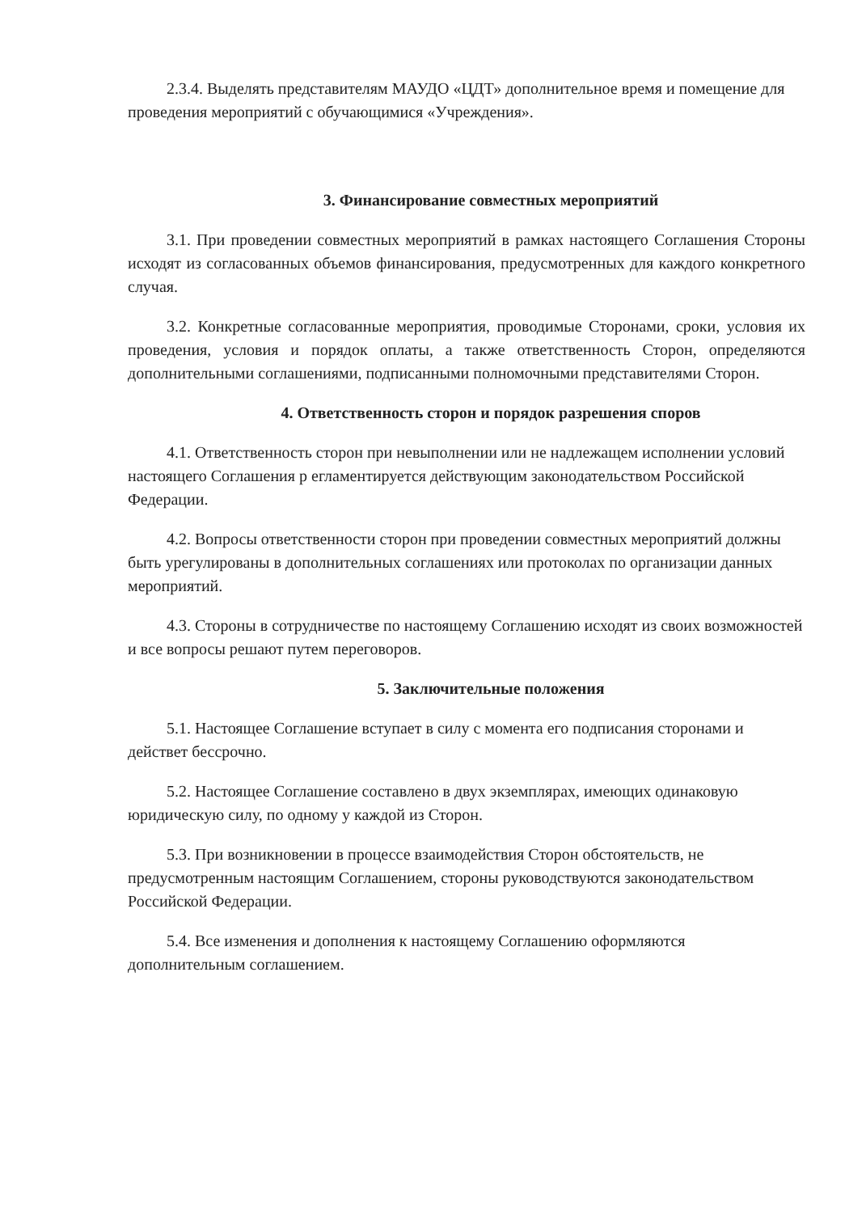2.3.4. Выделять представителям МАУДО «ЦДТ» дополнительное время и помещение для проведения мероприятий с обучающимися «Учреждения».
3. Финансирование совместных мероприятий
3.1. При проведении совместных мероприятий в рамках настоящего Соглашения Стороны исходят из согласованных объемов финансирования, предусмотренных для каждого конкретного случая.
3.2. Конкретные согласованные мероприятия, проводимые Сторонами, сроки, условия их проведения, условия и порядок оплаты, а также ответственность Сторон, определяются дополнительными соглашениями, подписанными полномочными представителями Сторон.
4. Ответственность сторон и порядок разрешения споров
4.1. Ответственность сторон при невыполнении или не надлежащем исполнении условий настоящего Соглашения р егламентируется действующим законодательством Российской Федерации.
4.2. Вопросы ответственности сторон при проведении совместных мероприятий должны быть урегулированы в дополнительных соглашениях или протоколах по организации данных мероприятий.
4.3. Стороны в сотрудничестве по настоящему Соглашению исходят из своих возможностей и все вопросы решают путем переговоров.
5. Заключительные положения
5.1. Настоящее Соглашение вступает в силу с момента его подписания сторонами и действет бессрочно.
5.2. Настоящее Соглашение составлено в двух экземплярах, имеющих одинаковую юридическую силу, по одному у каждой из Сторон.
5.3. При возникновении в процессе взаимодействия Сторон обстоятельств, не предусмотренным настоящим Соглашением, стороны руководствуются законодательством Российской Федерации.
5.4. Все изменения и дополнения к настоящему Соглашению оформляются дополнительным соглашением.